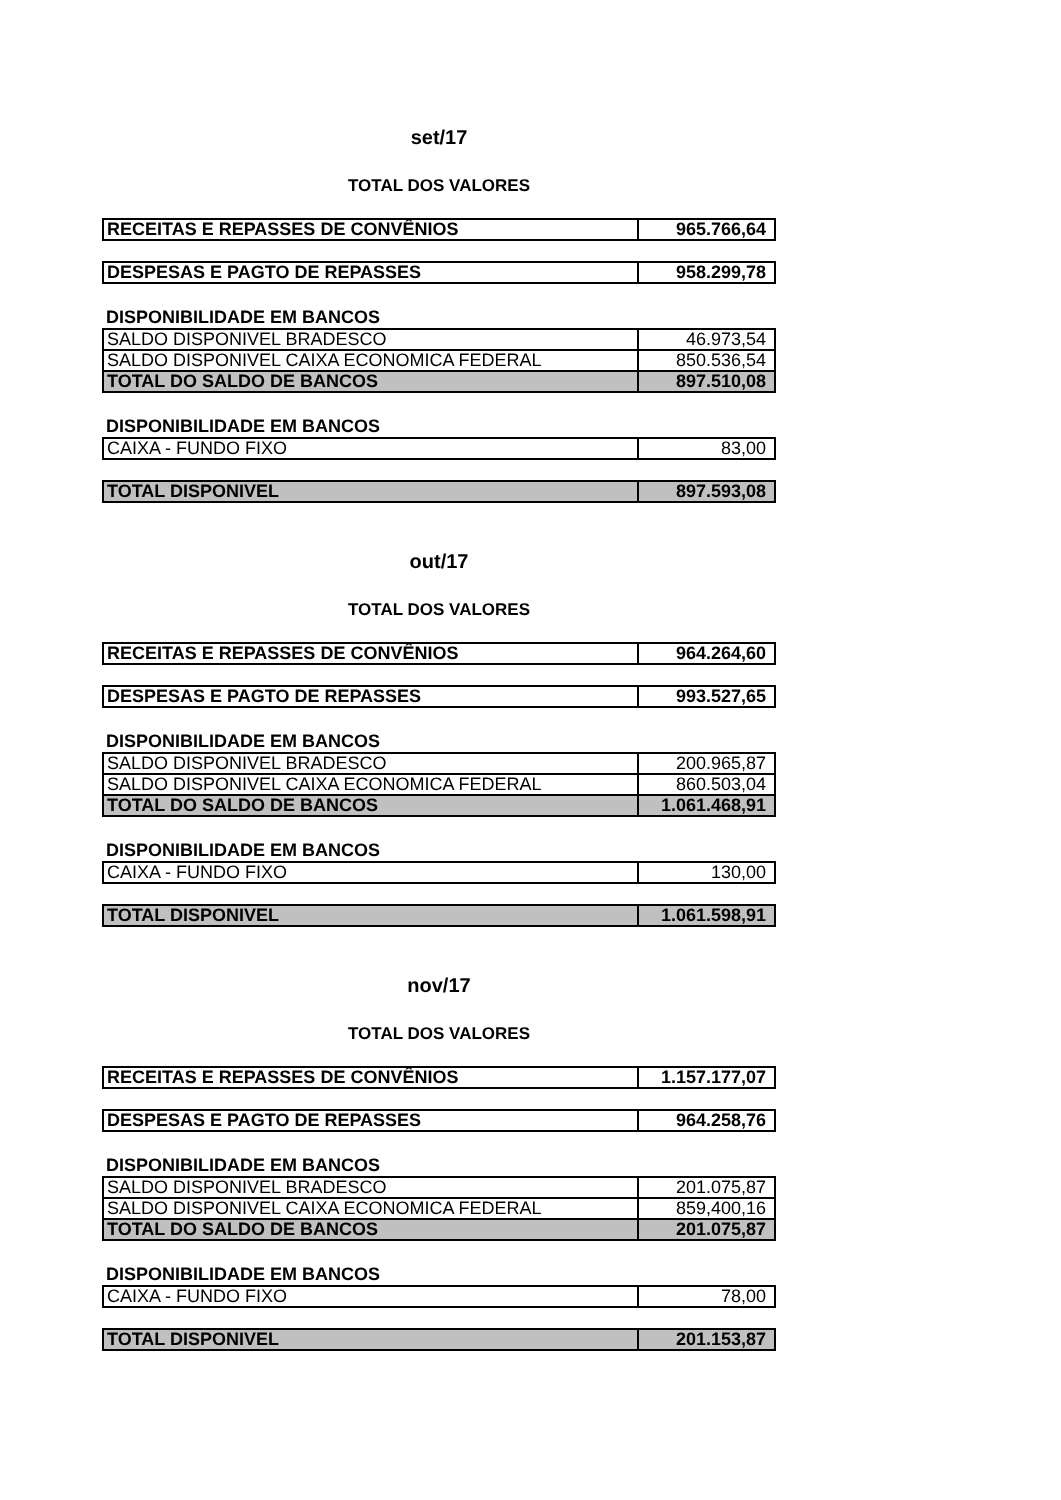set/17
TOTAL DOS VALORES
| RECEITAS E REPASSES DE CONVÊNIOS | 965.766,64 |
| DESPESAS E PAGTO DE REPASSES | 958.299,78 |
DISPONIBILIDADE EM BANCOS
| SALDO DISPONIVEL BRADESCO | 46.973,54 |
| SALDO DISPONIVEL CAIXA ECONOMICA FEDERAL | 850.536,54 |
| TOTAL DO SALDO DE BANCOS | 897.510,08 |
DISPONIBILIDADE EM BANCOS
| CAIXA - FUNDO FIXO | 83,00 |
| TOTAL DISPONIVEL | 897.593,08 |
out/17
TOTAL DOS VALORES
| RECEITAS E REPASSES DE CONVÊNIOS | 964.264,60 |
| DESPESAS E PAGTO DE REPASSES | 993.527,65 |
DISPONIBILIDADE EM BANCOS
| SALDO DISPONIVEL BRADESCO | 200.965,87 |
| SALDO DISPONIVEL CAIXA ECONOMICA FEDERAL | 860.503,04 |
| TOTAL DO SALDO DE BANCOS | 1.061.468,91 |
DISPONIBILIDADE EM BANCOS
| CAIXA - FUNDO FIXO | 130,00 |
| TOTAL DISPONIVEL | 1.061.598,91 |
nov/17
TOTAL DOS VALORES
| RECEITAS E REPASSES DE CONVÊNIOS | 1.157.177,07 |
| DESPESAS E PAGTO DE REPASSES | 964.258,76 |
DISPONIBILIDADE EM BANCOS
| SALDO DISPONIVEL BRADESCO | 201.075,87 |
| SALDO DISPONIVEL CAIXA ECONOMICA FEDERAL | 859,400,16 |
| TOTAL DO SALDO DE BANCOS | 201.075,87 |
DISPONIBILIDADE EM BANCOS
| CAIXA - FUNDO FIXO | 78,00 |
| TOTAL DISPONIVEL | 201.153,87 |